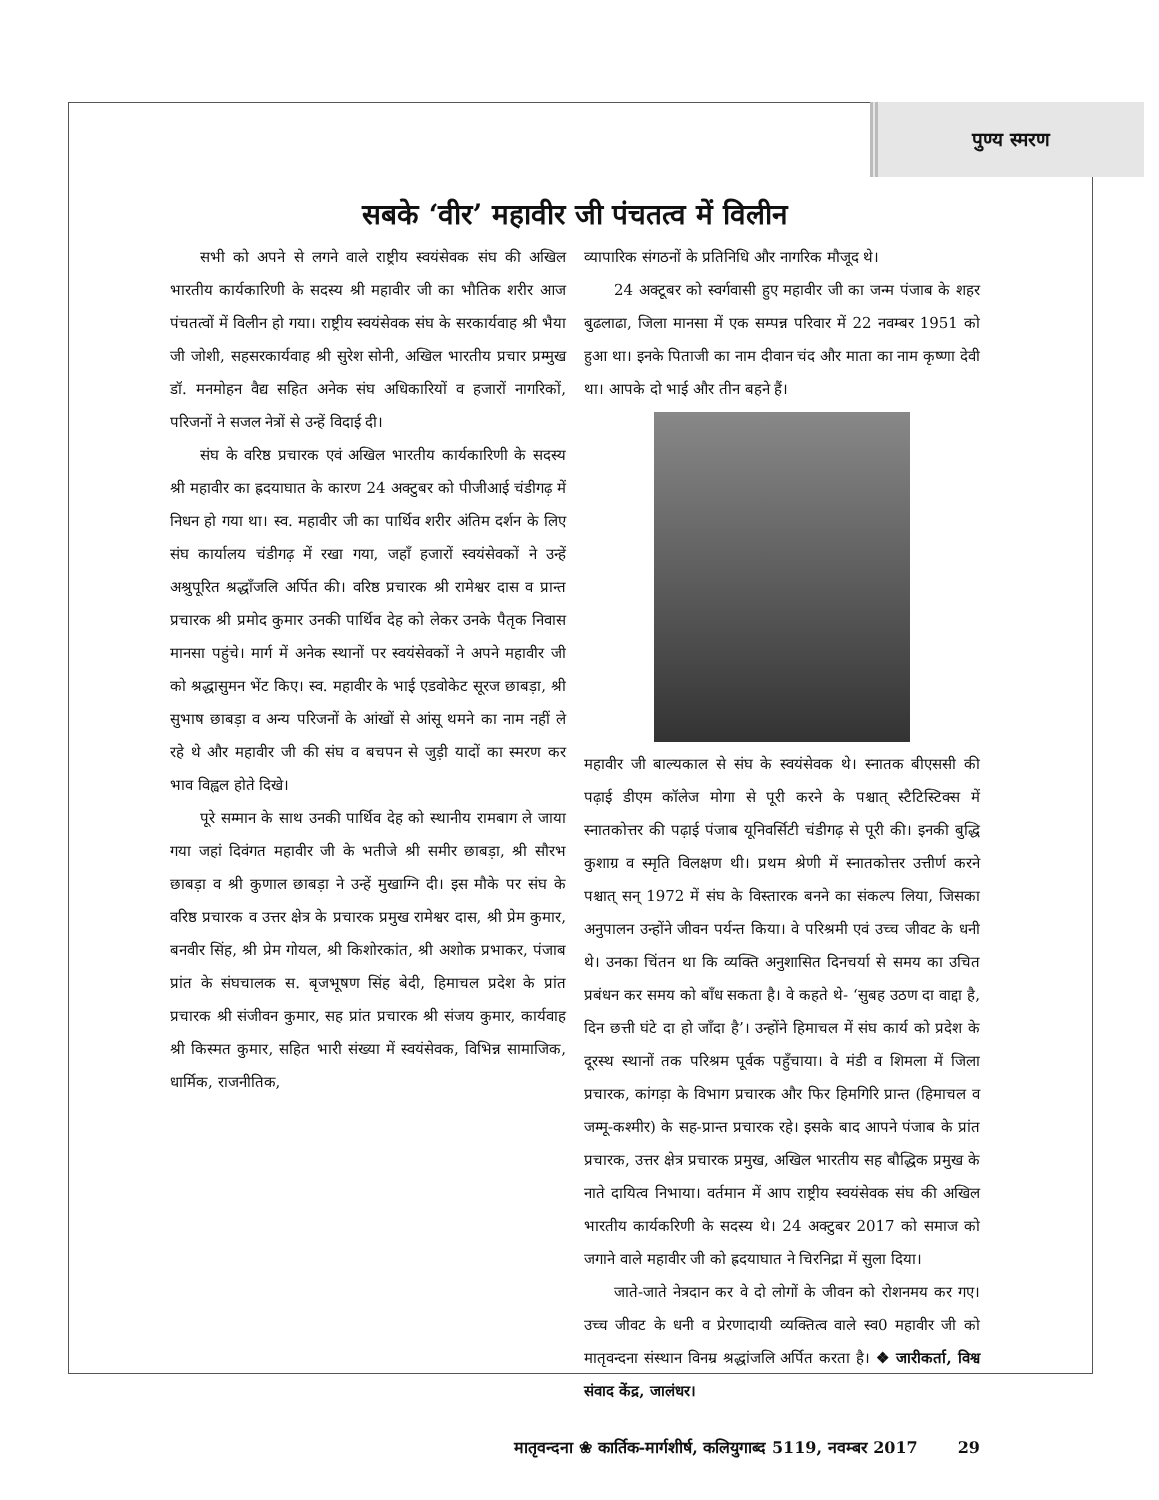पुण्य स्मरण
सबके ‘वीर’ महावीर जी पंचतत्व में विलीन
सभी को अपने से लगने वाले राष्ट्रीय स्वयंसेवक संघ की अखिल भारतीय कार्यकारिणी के सदस्य श्री महावीर जी का भौतिक शरीर आज पंचतत्वों में विलीन हो गया। राष्ट्रीय स्वयंसेवक संघ के सरकार्यवाह श्री भैया जी जोशी, सहसरकार्यवाह श्री सुरेश सोनी, अखिल भारतीय प्रचार प्रम्मुख डॉ. मनमोहन वैद्य सहित अनेक संघ अधिकारियों व हजारों नागरिकों, परिजनों ने सजल नेत्रों से उन्हें विदाई दी।
संघ के वरिष्ठ प्रचारक एवं अखिल भारतीय कार्यकारिणी के सदस्य श्री महावीर का ह्रदयाघात के कारण 24 अक्टुबर को पीजीआई चंडीगढ़ में निधन हो गया था। स्व. महावीर जी का पार्थिव शरीर अंतिम दर्शन के लिए संघ कार्यालय चंडीगढ़ में रखा गया, जहाँ हजारों स्वयंसेवकों ने उन्हें अश्रुपूरित श्रद्धाँजलि अर्पित की। वरिष्ठ प्रचारक श्री रामेश्वर दास व प्रान्त प्रचारक श्री प्रमोद कुमार उनकी पार्थिव देह को लेकर उनके पैतृक निवास मानसा पहुंचे। मार्ग में अनेक स्थानों पर स्वयंसेवकों ने अपने महावीर जी को श्रद्धासुमन भेंट किए। स्व. महावीर के भाई एडवोकेट सूरज छाबड़ा, श्री सुभाष छाबड़ा व अन्य परिजनों के आंखों से आंसू थमने का नाम नहीं ले रहे थे और महावीर जी की संघ व बचपन से जुड़ी यादों का स्मरण कर भाव विह्वल होते दिखे।
पूरे सम्मान के साथ उनकी पार्थिव देह को स्थानीय रामबाग ले जाया गया जहां दिवंगत महावीर जी के भतीजे श्री समीर छाबड़ा, श्री सौरभ छाबड़ा व श्री कुणाल छाबड़ा ने उन्हें मुखाग्नि दी। इस मौके पर संघ के वरिष्ठ प्रचारक व उत्तर क्षेत्र के प्रचारक प्रमुख रामेश्वर दास, श्री प्रेम कुमार, बनवीर सिंह, श्री प्रेम गोयल, श्री किशोरकांत, श्री अशोक प्रभाकर, पंजाब प्रांत के संघचालक स. बृजभूषण सिंह बेदी, हिमाचल प्रदेश के प्रांत प्रचारक श्री संजीवन कुमार, सह प्रांत प्रचारक श्री संजय कुमार, कार्यवाह श्री किस्मत कुमार, सहित भारी संख्या में स्वयंसेवक, विभिन्न सामाजिक, धार्मिक, राजनीतिक,
व्यापारिक संगठनों के प्रतिनिधि और नागरिक मौजूद थे।
24 अक्टूबर को स्वर्गवासी हुए महावीर जी का जन्म पंजाब के शहर बुढलाढा, जिला मानसा में एक सम्पन्न परिवार में 22 नवम्बर 1951 को हुआ था। इनके पिताजी का नाम दीवान चंद और माता का नाम कृष्णा देवी था। आपके दो भाई और तीन बहने हैं।
महावीर जी बाल्यकाल से संघ के स्वयंसेवक थे। स्नातक बीएससी की पढ़ाई डीएम कॉलेज मोगा से पूरी करने के पश्चात् स्टैटिस्टिक्स में स्नातकोत्तर की पढ़ाई पंजाब यूनिवर्सिटी चंडीगढ़ से पूरी की। इनकी बुद्धि कुशाग्र व स्मृति विलक्षण थी। प्रथम श्रेणी में स्नातकोत्तर उत्तीर्ण करने पश्चात् सन् 1972 में संघ के विस्तारक बनने का संकल्प लिया, जिसका अनुपालन उन्होंने जीवन पर्यन्त किया। वे परिश्रमी एवं उच्च जीवट के धनी थे। उनका चिंतन था कि व्यक्ति अनुशासित दिनचर्या से समय का उचित प्रबंधन कर समय को बाँध सकता है। वे कहते थे- ‘सुबह उठण दा वाद्दा है, दिन छत्ती घंटे दा हो जाँदा है’। उन्होंने हिमाचल में संघ कार्य को प्रदेश के दूरस्थ स्थानों तक परिश्रम पूर्वक पहुँचाया। वे मंडी व शिमला में जिला प्रचारक, कांगड़ा के विभाग प्रचारक और फिर हिमगिरि प्रान्त (हिमाचल व जम्मू-कश्मीर) के सह-प्रान्त प्रचारक रहे। इसके बाद आपने पंजाब के प्रांत प्रचारक, उत्तर क्षेत्र प्रचारक प्रमुख, अखिल भारतीय सह बौद्धिक प्रमुख के नाते दायित्व निभाया। वर्तमान में आप राष्ट्रीय स्वयंसेवक संघ की अखिल भारतीय कार्यकरिणी के सदस्य थे। 24 अक्टुबर 2017 को समाज को जगाने वाले महावीर जी को ह्रदयाघात ने चिरनिद्रा में सुला दिया।
जाते-जाते नेत्रदान कर वे दो लोगों के जीवन को रोशनमय कर गए। उच्च जीवट के धनी व प्रेरणादायी व्यक्तित्व वाले स्व0 महावीर जी को मातृवन्दना संस्थान विनम्र श्रद्धांजलि अर्पित करता है। ❖ जारीकर्ता, विश्व संवाद केंद्र, जालंधर।
मातृवन्दना ❀ कार्तिक-मार्गशीर्ष, कलियुगाब्द 5119, नवम्बर 2017 29